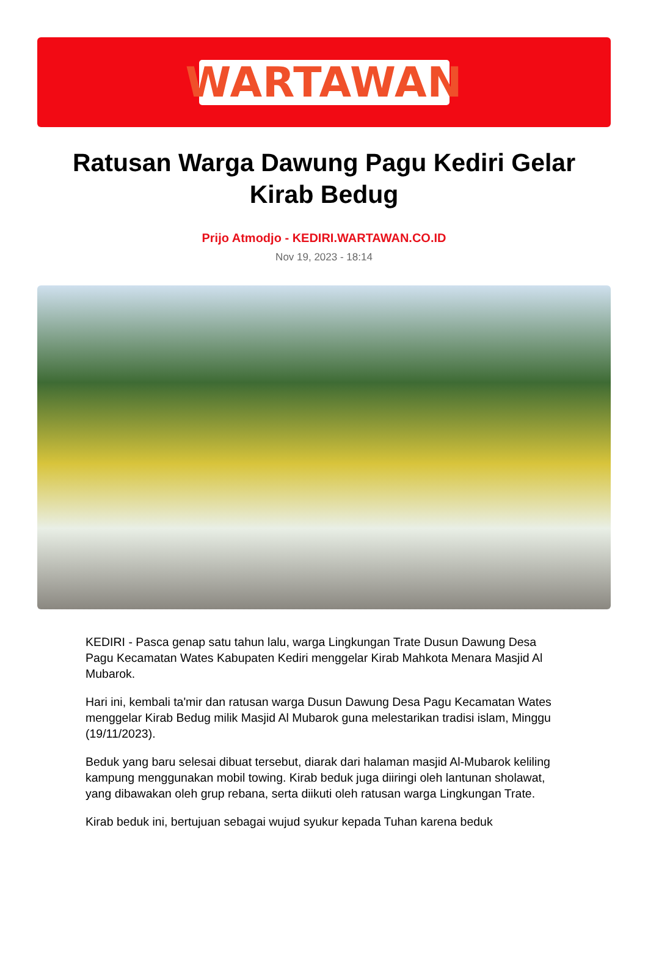WARTAWAN
Ratusan Warga Dawung Pagu Kediri Gelar Kirab Bedug
Prijo Atmodjo - KEDIRI.WARTAWAN.CO.ID
Nov 19, 2023 - 18:14
KEDIRI - Pasca genap satu tahun lalu, warga Lingkungan Trate Dusun Dawung Desa Pagu Kecamatan Wates Kabupaten Kediri menggelar Kirab Mahkota Menara Masjid Al Mubarok.
Hari ini, kembali ta'mir dan ratusan warga Dusun Dawung Desa Pagu Kecamatan Wates menggelar Kirab Bedug milik Masjid Al Mubarok guna melestarikan tradisi islam, Minggu (19/11/2023).
Beduk yang baru selesai dibuat tersebut, diarak dari halaman masjid Al-Mubarok keliling kampung menggunakan mobil towing. Kirab beduk juga diiringi oleh lantunan sholawat, yang dibawakan oleh grup rebana, serta diikuti oleh ratusan warga Lingkungan Trate.
Kirab beduk ini, bertujuan sebagai wujud syukur kepada Tuhan karena beduk